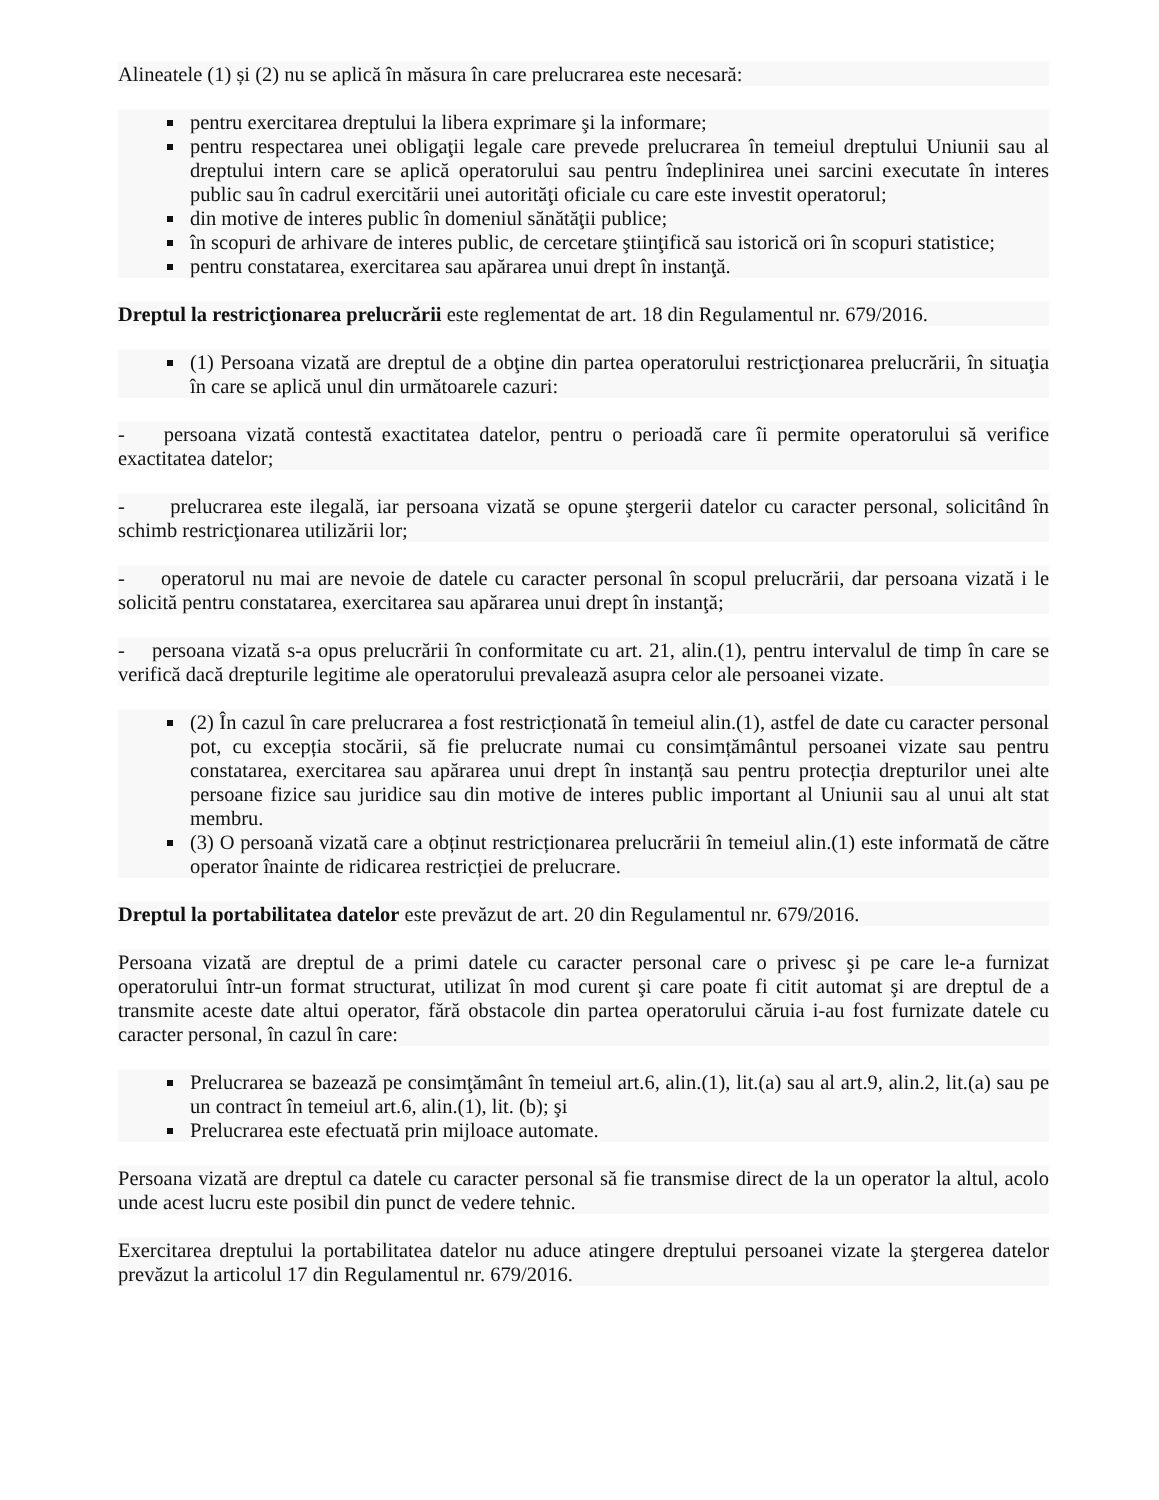Alineatele (1) și (2) nu se aplică în măsura în care prelucrarea este necesară:
pentru exercitarea dreptului la libera exprimare şi la informare;
pentru respectarea unei obligaţii legale care prevede prelucrarea în temeiul dreptului Uniunii sau al dreptului intern care se aplică operatorului sau pentru îndeplinirea unei sarcini executate în interes public sau în cadrul exercitării unei autorităţi oficiale cu care este investit operatorul;
din motive de interes public în domeniul sănătăţii publice;
în scopuri de arhivare de interes public, de cercetare ştiinţifică sau istorică ori în scopuri statistice;
pentru constatarea, exercitarea sau apărarea unui drept în instanţă.
Dreptul la restricţionarea prelucrării este reglementat de art. 18 din Regulamentul nr. 679/2016.
(1) Persoana vizată are dreptul de a obţine din partea operatorului restricţionarea prelucrării, în situaţia în care se aplică unul din următoarele cazuri:
- persoana vizată contestă exactitatea datelor, pentru o perioadă care îi permite operatorului să verifice exactitatea datelor;
- prelucrarea este ilegală, iar persoana vizată se opune ştergerii datelor cu caracter personal, solicitând în schimb restricţionarea utilizării lor;
- operatorul nu mai are nevoie de datele cu caracter personal în scopul prelucrării, dar persoana vizată i le solicită pentru constatarea, exercitarea sau apărarea unui drept în instanţă;
- persoana vizată s-a opus prelucrării în conformitate cu art. 21, alin.(1), pentru intervalul de timp în care se verifică dacă drepturile legitime ale operatorului prevalează asupra celor ale persoanei vizate.
(2) În cazul în care prelucrarea a fost restricționată în temeiul alin.(1), astfel de date cu caracter personal pot, cu excepția stocării, să fie prelucrate numai cu consimțământul persoanei vizate sau pentru constatarea, exercitarea sau apărarea unui drept în instanță sau pentru protecția drepturilor unei alte persoane fizice sau juridice sau din motive de interes public important al Uniunii sau al unui alt stat membru.
(3) O persoană vizată care a obținut restricționarea prelucrării în temeiul alin.(1) este informată de către operator înainte de ridicarea restricției de prelucrare.
Dreptul la portabilitatea datelor este prevăzut de art. 20 din Regulamentul nr. 679/2016.
Persoana vizată are dreptul de a primi datele cu caracter personal care o privesc şi pe care le-a furnizat operatorului într-un format structurat, utilizat în mod curent şi care poate fi citit automat şi are dreptul de a transmite aceste date altui operator, fără obstacole din partea operatorului căruia i-au fost furnizate datele cu caracter personal, în cazul în care:
Prelucrarea se bazează pe consimţământ în temeiul art.6, alin.(1), lit.(a) sau al art.9, alin.2, lit.(a) sau pe un contract în temeiul art.6, alin.(1), lit. (b); şi
Prelucrarea este efectuată prin mijloace automate.
Persoana vizată are dreptul ca datele cu caracter personal să fie transmise direct de la un operator la altul, acolo unde acest lucru este posibil din punct de vedere tehnic.
Exercitarea dreptului la portabilitatea datelor nu aduce atingere dreptului persoanei vizate la ştergerea datelor prevăzut la articolul 17 din Regulamentul nr. 679/2016.